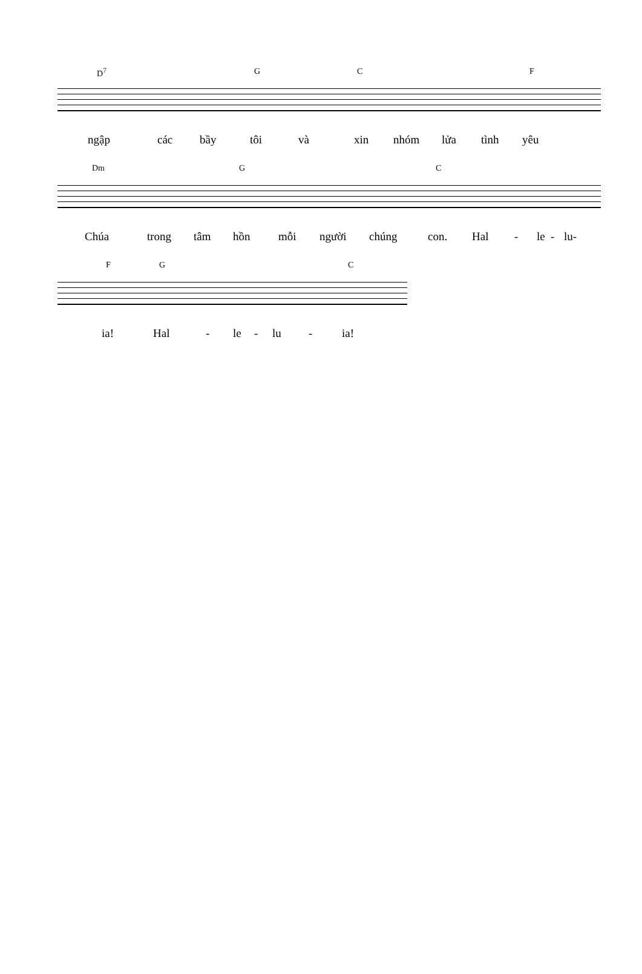D<sup>7</sup> G C F
ngập các bầy tôi và xin nhóm lửa tình yêu
Dm G C
Chúa trong tâm hồn mỗi người chúng con. Hal - le - lu-
F G C
ia! Hal - le - lu - ia!